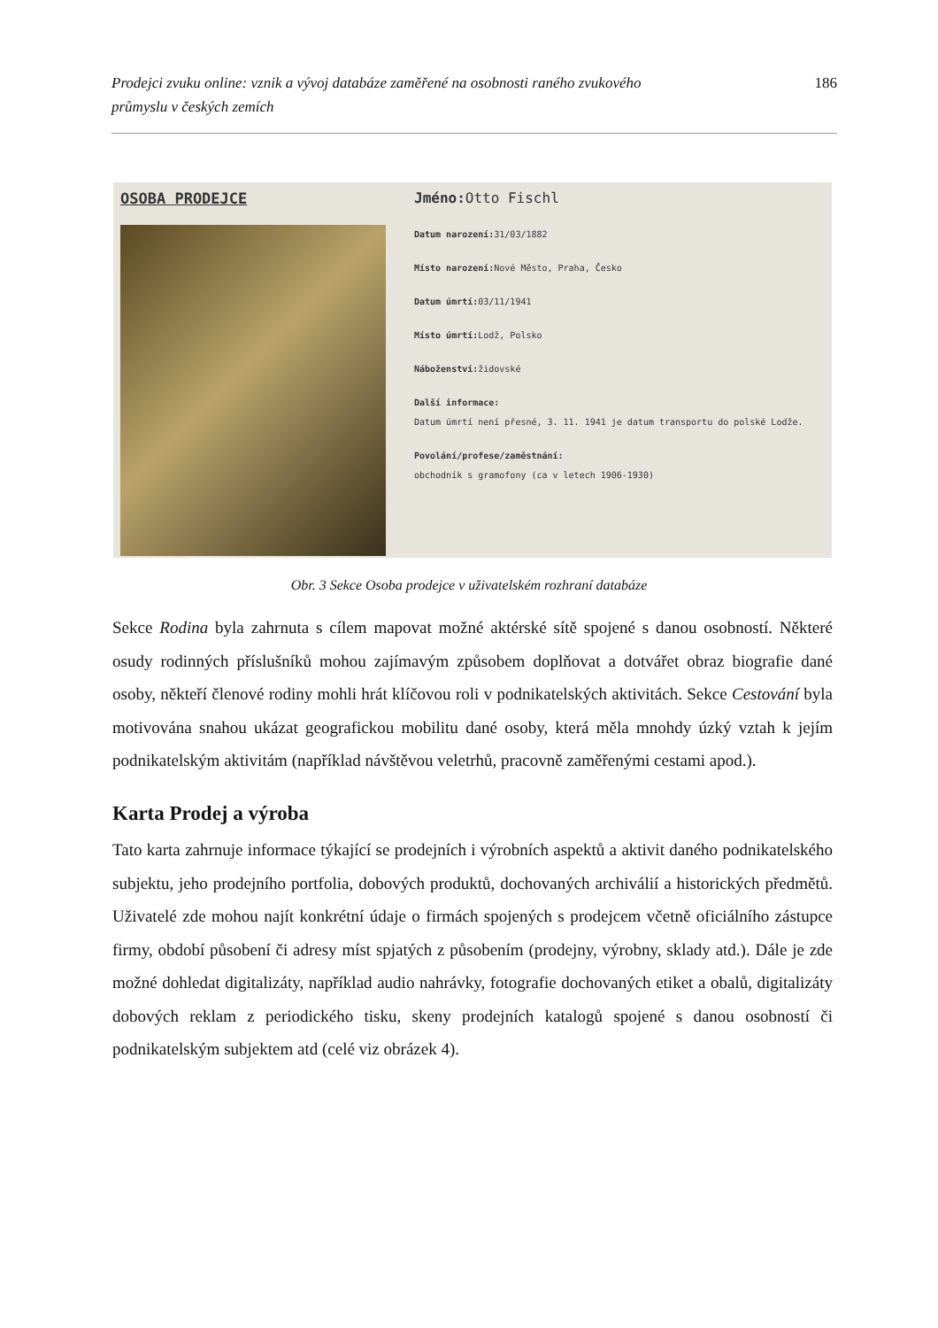Prodejci zvuku online: vznik a vývoj databáze zaměřené na osobnosti raného zvukového
průmyslu v českých zemích 186
OSOBA PRODEJCE Jméno: Otto Fischl
Datum narození: 31/03/1882
Místo narození: Nové Město, Praha, Česko
Datum úmrtí: 03/11/1941
Místo úmrtí: Lodž, Polsko
Náboženství: židovské
Další informace:
Datum úmrtí není přesné, 3. 11. 1941 je datum transportu do polské Lodže.
Povolání/profese/zaměstnání:
obchodník s gramofony (ca v letech 1906-1930)
Obr. 3 Sekce Osoba prodejce v uživatelském rozhraní databáze
Sekce Rodina byla zahrnuta s cílem mapovat možné aktérské sítě spojené s danou osobností. Některé osudy rodinných příslušníků mohou zajímavým způsobem doplňovat a dotvářet obraz biografie dané osoby, někteří členové rodiny mohli hrát klíčovou roli v podnikatelských aktivitách. Sekce Cestování byla motivována snahou ukázat geografickou mobilitu dané osoby, která měla mnohdy úzký vztah k jejím podnikatelským aktivitám (například návštěvou veletrhů, pracovně zaměřenými cestami apod.).
Karta Prodej a výroba
Tato karta zahrnuje informace týkající se prodejních i výrobních aspektů a aktivit daného podnikatelského subjektu, jeho prodejního portfolia, dobových produktů, dochovaných archiválií a historických předmětů. Uživatelé zde mohou najít konkrétní údaje o firmách spojených s prodejcem včetně oficiálního zástupce firmy, období působení či adresy míst spjatých z působením (prodejny, výrobny, sklady atd.). Dále je zde možné dohledat digitalizáty, například audio nahrávky, fotografie dochovaných etiket a obalů, digitalizáty dobových reklam z periodického tisku, skeny prodejních katalogů spojené s danou osobností či podnikatelským subjektem atd (celé viz obrázek 4).